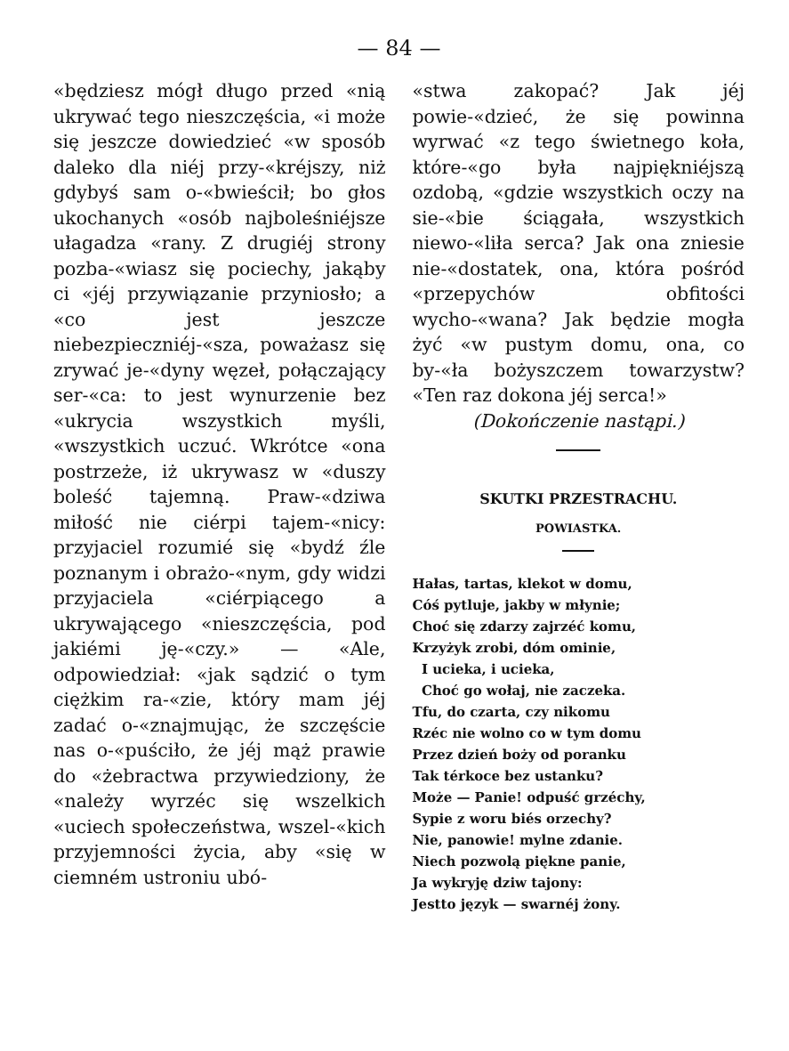— 84 —
«będziesz mógł długo przed «nią ukrywać tego nieszczęścia, «i może się jeszcze dowiedzieć «w sposób daleko dla niéj przy-«kréjszy, niż gdybyś sam o-«bwieścił; bo głos ukochanych «osób najboleśniéjsze ułagadza «rany. Z drugiéj strony pozba-«wiasz się pociechy, jakąby ci «jéj przywiązanie przyniosło; a «co jest jeszcze niebezpieczniéj-«sza, poważasz się zrywać je-«dyny węzeł, połączający ser-«ca: to jest wynurzenie bez «ukrycia wszystkich myśli, «wszystkich uczuć. Wkrótce «ona postrzeże, iż ukrywasz w «duszy boleść tajemną. Praw-«dziwa miłość nie ciérpi tajem-«nicy: przyjaciel rozumié się «bydź źle poznanym i obrażo-«nym, gdy widzi przyjaciela «ciérpiącego a ukrywającego «nieszczęścia, pod jakiémi ję-«czy.» — «Ale, odpowiedział: «jak sądzić o tym ciężkim ra-«zie, który mam jéj zadać o-«znajmując, że szczęście nas o-«puściło, że jéj mąż prawie do «żebractwa przywiedziony, że «należy wyrzéc się wszelkich «uciech społeczeństwa, wszel-«kich przyjemności życia, aby «się w ciemném ustroniu ubó-
«stwa zakopać? Jak jéj powie-«dzieć, że się powinna wyrwać «z tego świetnego koła, które-«go była najpiękniéjszą ozdobą, «gdzie wszystkich oczy na sie-«bie ściągała, wszystkich niewo-«liła serca? Jak ona zniesie nie-«dostatek, ona, która pośród «przepychów obfitości wycho-«wana? Jak będzie mogła żyć «w pustym domu, ona, co by-«ła bożyszczem towarzystw? «Ten raz dokona jéj serca!»
(Dokończenie nastąpi.)
SKUTKI PRZESTRACHU.
POWIASTKA.
Hałas, tartas, klekot w domu,
Cóś pytluje, jakby w młynie;
Choć się zdarzy zajrzéć komu,
Krzyżyk zrobi, dóm ominie,
I ucieka, i ucieka,
Choć go wołaj, nie zaczeka.
Tfu, do czarta, czy nikomu
Rzéc nie wolno co w tym domu
Przez dzień boży od poranku
Tak térkoce bez ustanku?
Może — Panie! odpuść grzéchy,
Sypie z woru biés orzechy?
Nie, panowie! mylne zdanie.
Niech pozwolą piękne panie,
Ja wykryję dziw tajony:
Jestto język — swarnéj żony.